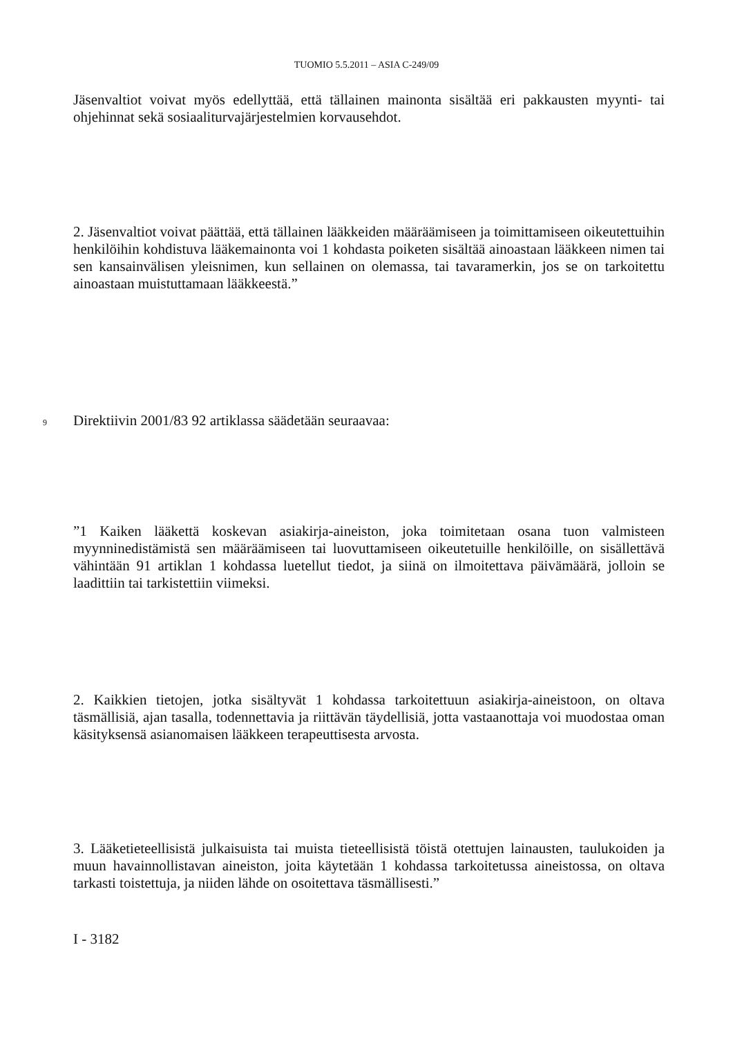TUOMIO 5.5.2011 – ASIA C-249/09
Jäsenvaltiot voivat myös edellyttää, että tällainen mainonta sisältää eri pakkausten myynti- tai ohjehinnat sekä sosiaaliturvajärjestelmien korvausehdot.
2. Jäsenvaltiot voivat päättää, että tällainen lääkkeiden määräämiseen ja toimittamiseen oikeutettuihin henkilöihin kohdistuva lääkemainonta voi 1 kohdasta poiketen sisältää ainoastaan lääkkeen nimen tai sen kansainvälisen yleisnimen, kun sellainen on olemassa, tai tavaramerkin, jos se on tarkoitettu ainoastaan muistuttamaan lääkkeestä.”
9 Direktiivin 2001/83 92 artiklassa säädetään seuraavaa:
”1 Kaiken lääkettä koskevan asiakirja-aineiston, joka toimitetaan osana tuon valmisteen myynninedistämistä sen määräämiseen tai luovuttamiseen oikeutetuille henkilöille, on sisällettävä vähintään 91 artiklan 1 kohdassa luetellut tiedot, ja siinä on ilmoitettava päivämäärä, jolloin se laadittiin tai tarkistettiin viimeksi.
2. Kaikkien tietojen, jotka sisältyvät 1 kohdassa tarkoitettuun asiakirja-aineistoon, on oltava täsmällisiä, ajan tasalla, todennettavia ja riittävän täydellisiä, jotta vastaanottaja voi muodostaa oman käsityksensä asianomaisen lääkkeen terapeuttisesta arvosta.
3. Lääketieteellisistä julkaisuista tai muista tieteellisistä töistä otettujen lainausten, taulukoiden ja muun havainnollistavan aineiston, joita käytetään 1 kohdassa tarkoitetussa aineistossa, on oltava tarkasti toistettuja, ja niiden lähde on osoitettava täsmällisesti.”
I - 3182